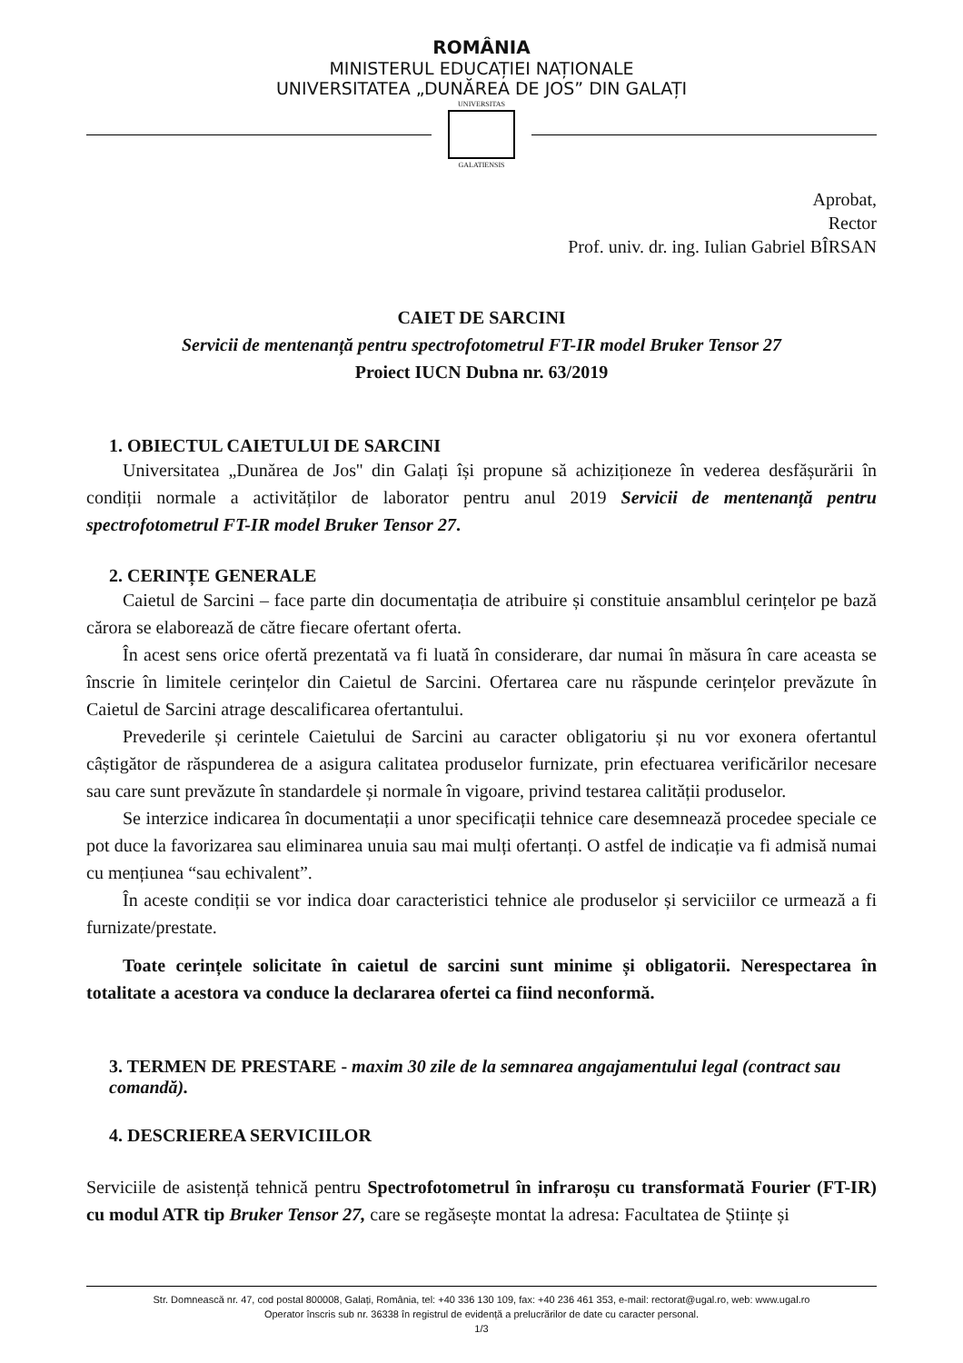ROMÂNIA
MINISTERUL EDUCAȚIEI NAȚIONALE
UNIVERSITATEA „DUNĂREA DE JOS” DIN GALAȚI
UNIVERSITAS
GALATIENSIS
Aprobat,
Rector
Prof. univ. dr. ing. Iulian Gabriel BÎRSAN
CAIET DE SARCINI
Servicii de mentenanță pentru spectrofotometrul FT-IR model Bruker Tensor 27
Proiect IUCN Dubna nr. 63/2019
1. OBIECTUL CAIETULUI DE SARCINI
Universitatea „Dunărea de Jos'' din Galați își propune să achiziționeze în vederea desfășurării în condiții normale a activităților de laborator pentru anul 2019 Servicii de mentenanță pentru spectrofotometrul FT-IR model Bruker Tensor 27.
2. CERINȚE GENERALE
Caietul de Sarcini – face parte din documentația de atribuire și constituie ansamblul cerințelor pe bază cărora se elaborează de către fiecare ofertant oferta.
În acest sens orice ofertă prezentată va fi luată în considerare, dar numai în măsura în care aceasta se înscrie în limitele cerințelor din Caietul de Sarcini. Ofertarea care nu răspunde cerințelor prevăzute în Caietul de Sarcini atrage descalificarea ofertantului.
Prevederile și cerintele Caietului de Sarcini au caracter obligatoriu și nu vor exonera ofertantul câștigător de răspunderea de a asigura calitatea produselor furnizate, prin efectuarea verificărilor necesare sau care sunt prevăzute în standardele și normale în vigoare, privind testarea calității produselor.
Se interzice indicarea în documentații a unor specificații tehnice care desemnează procedee speciale ce pot duce la favorizarea sau eliminarea unuia sau mai mulți ofertanți. O astfel de indicație va fi admisă numai cu mențiunea “sau echivalent”.
În aceste condiții se vor indica doar caracteristici tehnice ale produselor și serviciilor ce urmează a fi furnizate/prestate.
Toate cerințele solicitate în caietul de sarcini sunt minime și obligatorii. Nerespectarea în totalitate a acestora va conduce la declararea ofertei ca fiind neconformă.
3. TERMEN DE PRESTARE - maxim 30 zile de la semnarea angajamentului legal (contract sau comandă).
4. DESCRIEREA SERVICIILOR
Serviciile de asistență tehnică pentru Spectrofotometrul în infraroșu cu transformată Fourier (FT-IR) cu modul ATR tip Bruker Tensor 27, care se regăsește montat la adresa: Facultatea de Științe și
Str. Domnească nr. 47, cod postal 800008, Galați, România, tel: +40 336 130 109, fax: +40 236 461 353, e-mail: rectorat@ugal.ro, web: www.ugal.ro
Operator înscris sub nr. 36338 în registrul de evidență a prelucrărilor de date cu caracter personal.
1/3